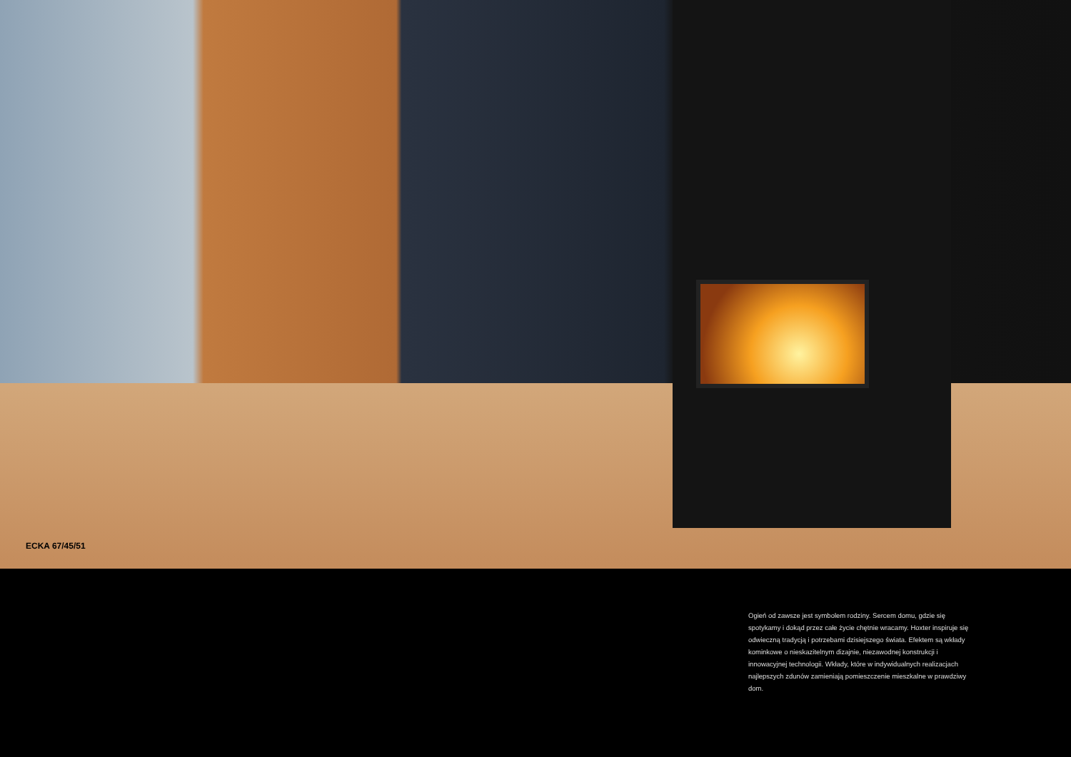ECKA 67/45/51
Ogień od zawsze jest symbolem rodziny. Sercem domu, gdzie się spotykamy i dokąd przez całe życie chętnie wracamy. Hoxter inspiruje się odwieczną tradycją i potrzebami dzisiejszego świata. Efektem są wkłady kominkowe o nieskazitelnym dizajnie, niezawodnej konstrukcji i innowacyjnej technologii. Wkłady, które w indywidualnych realizacjach najlepszych zdunów zamieniają pomieszczenie mieszkalne w prawdziwy dom.